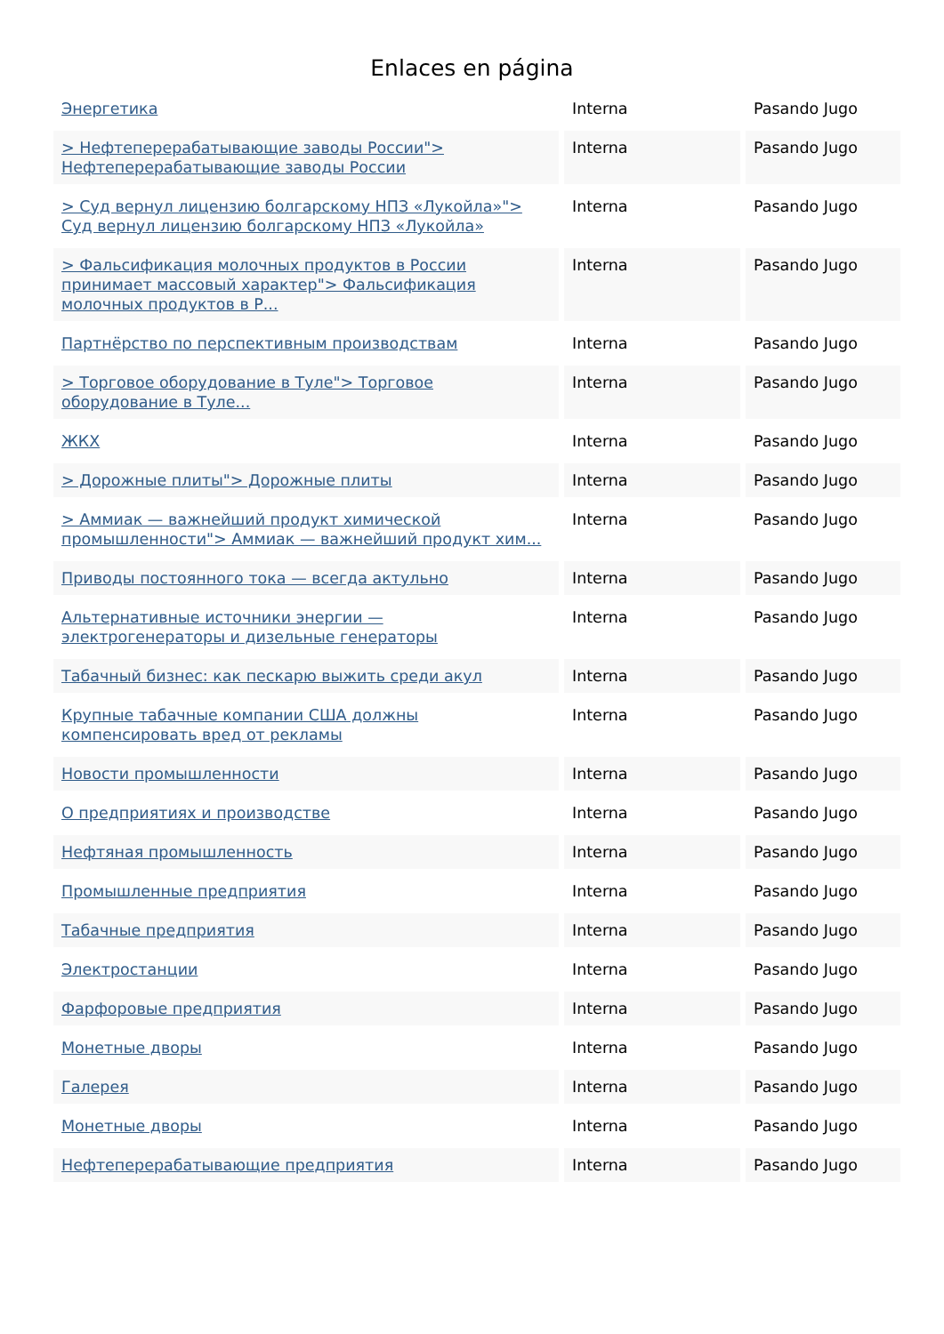Enlaces en página
| Энергетика | Interna | Pasando Jugo |
| > Нефтеперерабатывающие заводы России"> Нефтеперерабатывающие заводы России | Interna | Pasando Jugo |
| > Суд вернул лицензию болгарскому НПЗ «Лукойла»"> Суд вернул лицензию болгарскому НПЗ «Лукойла» | Interna | Pasando Jugo |
| > Фальсификация молочных продуктов в России принимает массовый характер"> Фальсификация молочных продуктов в Р... | Interna | Pasando Jugo |
| Партнёрство по перспективным производствам | Interna | Pasando Jugo |
| > Торговое оборудование в Туле"> Торговое оборудование в Туле... | Interna | Pasando Jugo |
| ЖКХ | Interna | Pasando Jugo |
| > Дорожные плиты"> Дорожные плиты | Interna | Pasando Jugo |
| > Аммиак — важнейший продукт химической промышленности"> Аммиак — важнейший продукт хим... | Interna | Pasando Jugo |
| Приводы постоянного тока — всегда актульно | Interna | Pasando Jugo |
| Альтернативные источники энергии — электрогенераторы и дизельные генераторы | Interna | Pasando Jugo |
| Табачный бизнес: как пескарю выжить среди акул | Interna | Pasando Jugo |
| Крупные табачные компании США должны компенсировать вред от рекламы | Interna | Pasando Jugo |
| Новости промышленности | Interna | Pasando Jugo |
| О предприятиях и производстве | Interna | Pasando Jugo |
| Нефтяная промышленность | Interna | Pasando Jugo |
| Промышленные предприятия | Interna | Pasando Jugo |
| Табачные предприятия | Interna | Pasando Jugo |
| Электростанции | Interna | Pasando Jugo |
| Фарфоровые предприятия | Interna | Pasando Jugo |
| Монетные дворы | Interna | Pasando Jugo |
| Галерея | Interna | Pasando Jugo |
| Монетные дворы | Interna | Pasando Jugo |
| Нефтеперерабатывающие предприятия | Interna | Pasando Jugo |